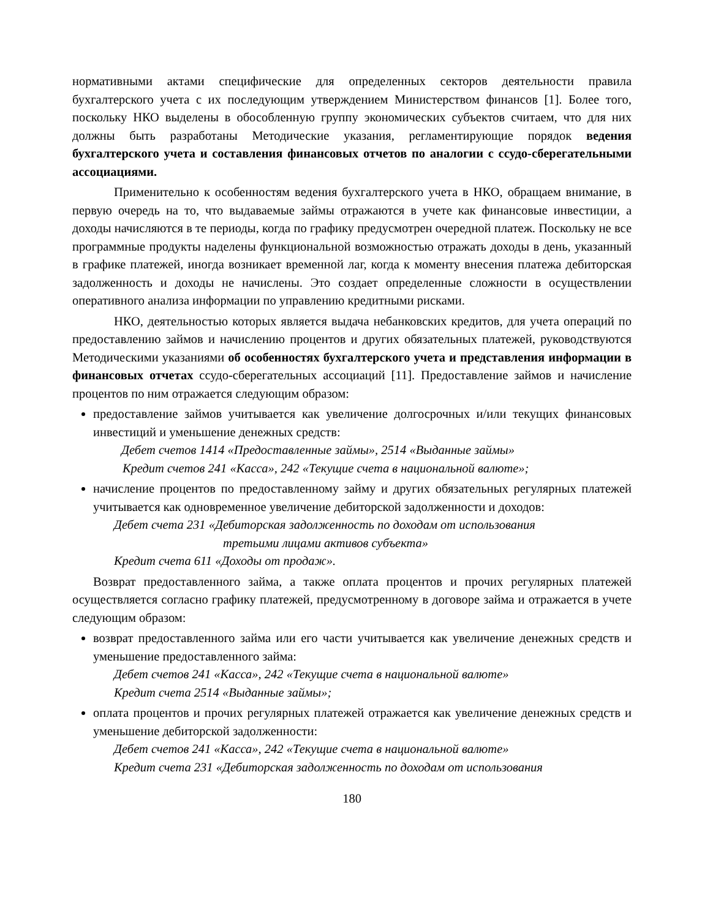нормативными актами специфические для определенных секторов деятельности правила бухгалтерского учета с их последующим утверждением Министерством финансов [1]. Более того, поскольку НКО выделены в обособленную группу экономических субъектов считаем, что для них должны быть разработаны Методические указания, регламентирующие порядок ведения бухгалтерского учета и составления финансовых отчетов по аналогии с ссудо-сберегательными ассоциациями.
Применительно к особенностям ведения бухгалтерского учета в НКО, обращаем внимание, в первую очередь на то, что выдаваемые займы отражаются в учете как финансовые инвестиции, а доходы начисляются в те периоды, когда по графику предусмотрен очередной платеж. Поскольку не все программные продукты наделены функциональной возможностью отражать доходы в день, указанный в графике платежей, иногда возникает временной лаг, когда к моменту внесения платежа дебиторская задолженность и доходы не начислены. Это создает определенные сложности в осуществлении оперативного анализа информации по управлению кредитными рисками.
НКО, деятельностью которых является выдача небанковских кредитов, для учета операций по предоставлению займов и начислению процентов и других обязательных платежей, руководствуются Методическими указаниями об особенностях бухгалтерского учета и представления информации в финансовых отчетах ссудо-сберегательных ассоциаций [11]. Предоставление займов и начисление процентов по ним отражается следующим образом:
предоставление займов учитывается как увеличение долгосрочных и/или текущих финансовых инвестиций и уменьшение денежных средств:
Дебет счетов 1414 «Предоставленные займы», 2514 «Выданные займы»
Кредит счетов 241 «Касса», 242 «Текущие счета в национальной валюте»;
начисление процентов по предоставленному займу и других обязательных регулярных платежей учитывается как одновременное увеличение дебиторской задолженности и доходов:
Дебет счета 231 «Дебиторская задолженность по доходам от использования
третьими лицами активов субъекта»
Кредит счета 611 «Доходы от продаж».
Возврат предоставленного займа, а также оплата процентов и прочих регулярных платежей осуществляется согласно графику платежей, предусмотренному в договоре займа и отражается в учете следующим образом:
возврат предоставленного займа или его части учитывается как увеличение денежных средств и уменьшение предоставленного займа:
Дебет счетов 241 «Касса», 242 «Текущие счета в национальной валюте»
Кредит счета 2514 «Выданные займы»;
оплата процентов и прочих регулярных платежей отражается как увеличение денежных средств и уменьшение дебиторской задолженности:
Дебет счетов 241 «Касса», 242 «Текущие счета в национальной валюте»
Кредит счета 231 «Дебиторская задолженность по доходам от использования
180